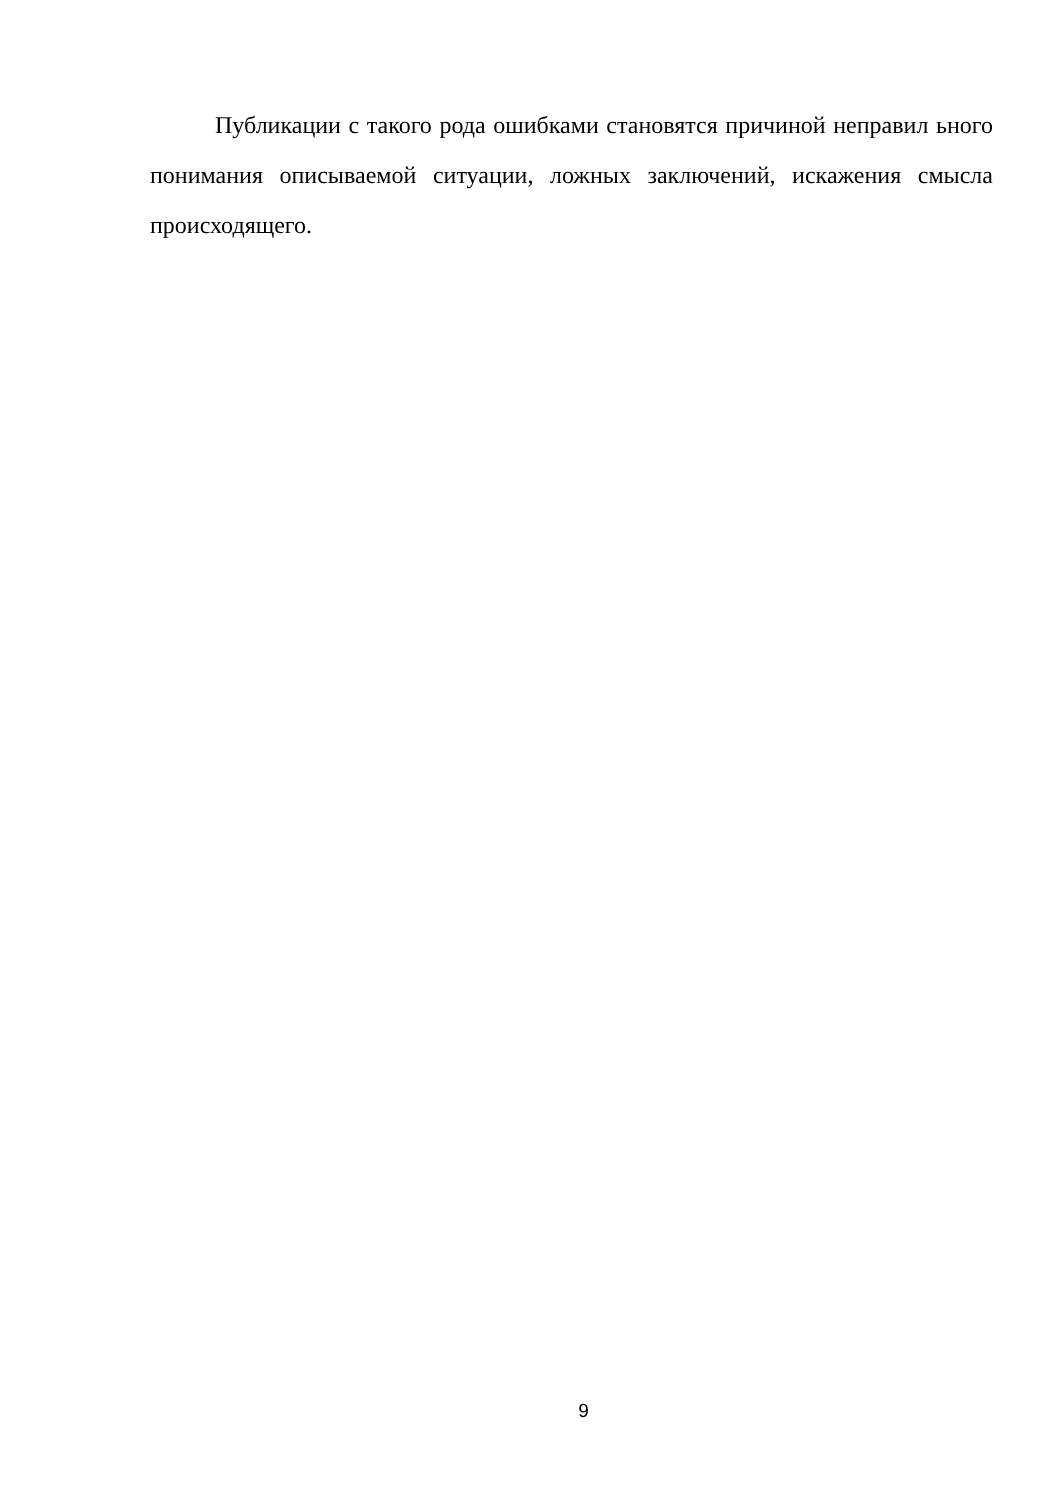Публикации с такого рода ошибками становятся причиной неправил ьного понимания описываемой ситуации, ложных заключений, искажения смысла происходящего.
9